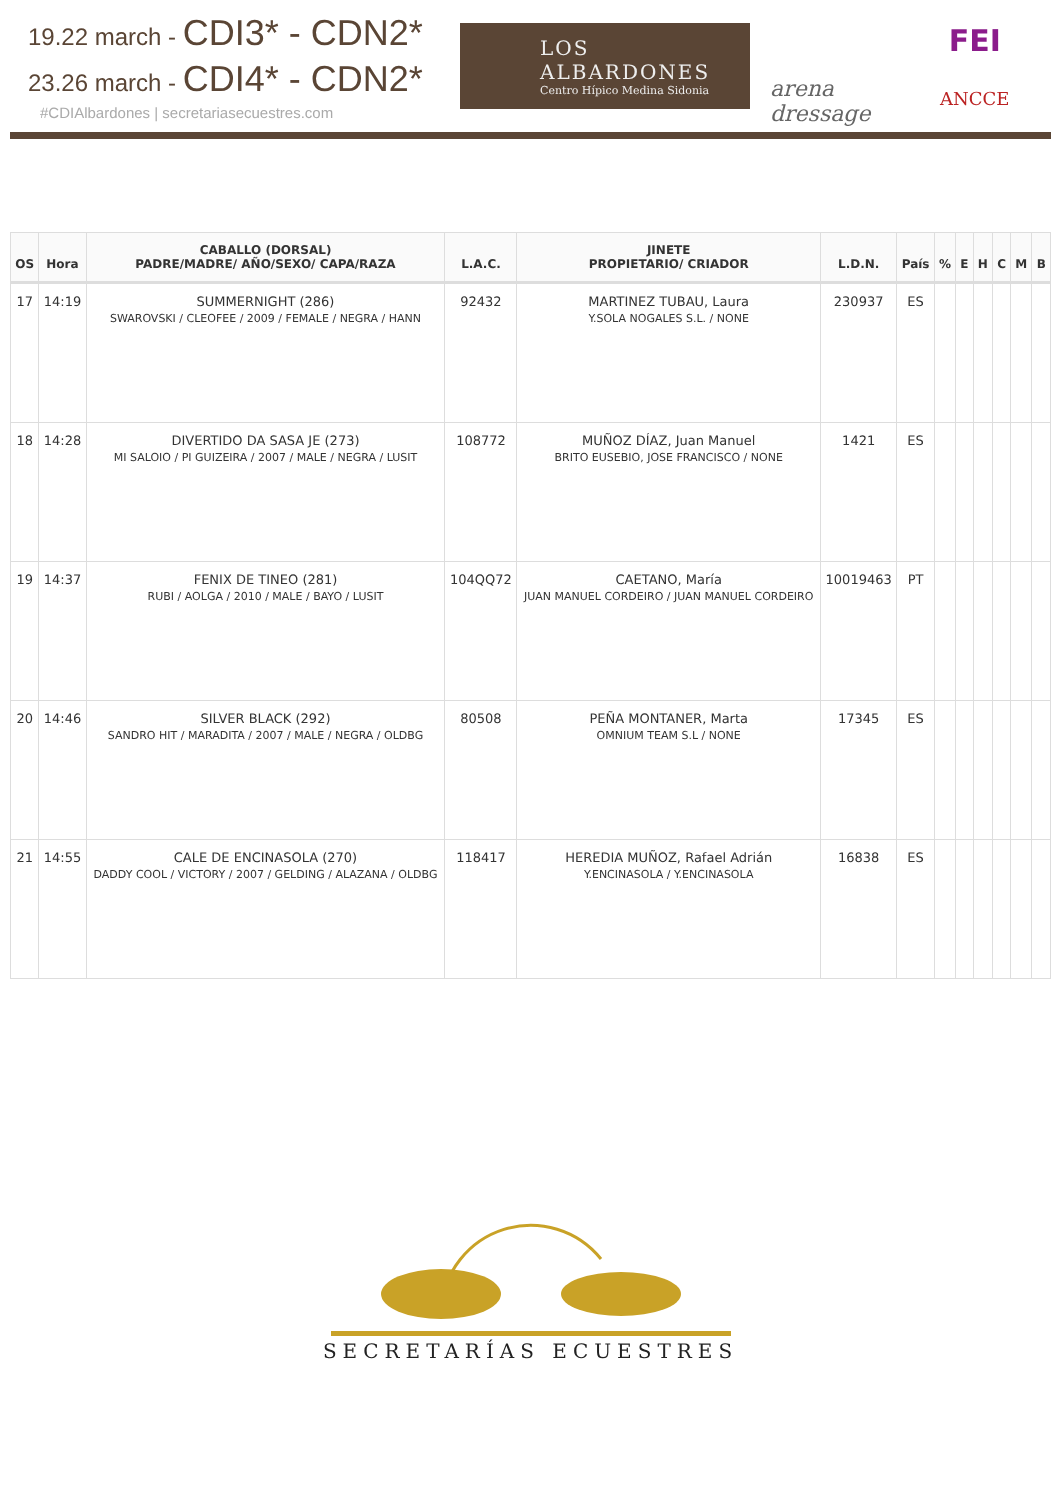19.22 march - CDI3* - CDN2*
23.26 march - CDI4* - CDN2*
#CDIAlbardones | secretariasecuestres.com
LOS ALBARDONES
Centro Hípico Medina Sidonia
arena dressage
FEI
ANCCE
| OS | Hora | CABALLO (DORSAL) PADRE/MADRE/ AÑO/SEXO/ CAPA/RAZA | L.A.C. | JINETE PROPIETARIO/ CRIADOR | L.D.N. | País | % | E | H | C | M | B |
| --- | --- | --- | --- | --- | --- | --- | --- | --- | --- | --- | --- | --- |
| 17 | 14:19 | SUMMERNIGHT (286) SWAROVSKI / CLEOFEE / 2009 / FEMALE / NEGRA / HANN | 92432 | MARTINEZ TUBAU, Laura Y.SOLA NOGALES S.L. / NONE | 230937 | ES | | | | | | |
| 18 | 14:28 | DIVERTIDO DA SASA JE (273) MI SALOIO / PI GUIZEIRA / 2007 / MALE / NEGRA / LUSIT | 108772 | MUÑOZ DÍAZ, Juan Manuel BRITO EUSEBIO, JOSE FRANCISCO / NONE | 1421 | ES | | | | | | |
| 19 | 14:37 | FENIX DE TINEO (281) RUBI / AOLGA / 2010 / MALE / BAYO / LUSIT | 104QQ72 | CAETANO, María JUAN MANUEL CORDEIRO / JUAN MANUEL CORDEIRO | 10019463 | PT | | | | | | |
| 20 | 14:46 | SILVER BLACK (292) SANDRO HIT / MARADITA / 2007 / MALE / NEGRA / OLDBG | 80508 | PEÑA MONTANER, Marta OMNIUM TEAM S.L / NONE | 17345 | ES | | | | | | |
| 21 | 14:55 | CALE DE ENCINASOLA (270) DADDY COOL / VICTORY / 2007 / GELDING / ALAZANA / OLDBG | 118417 | HEREDIA MUÑOZ, Rafael Adrián Y.ENCINASOLA / Y.ENCINASOLA | 16838 | ES | | | | | | |
SECRETARÍAS ECUESTRES